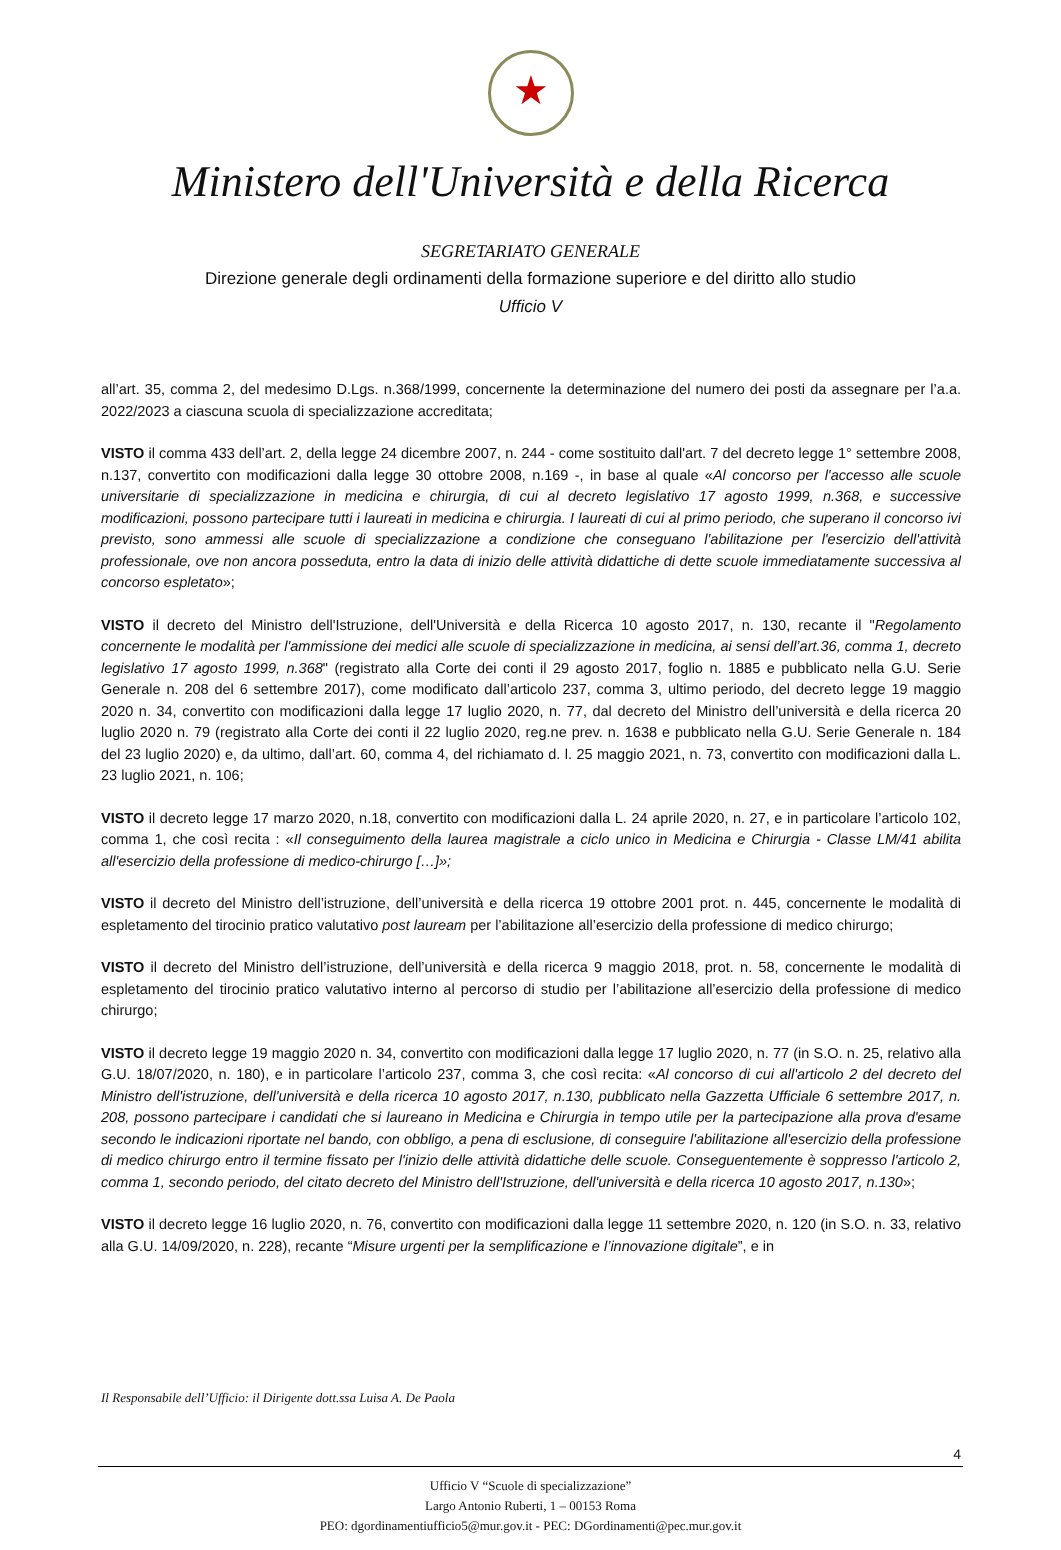★
Ministero dell'Università e della Ricerca
SEGRETARIATO GENERALE
Direzione generale degli ordinamenti della formazione superiore e del diritto allo studio
Ufficio V
all’art. 35, comma 2, del medesimo D.Lgs. n.368/1999, concernente la determinazione del numero dei posti da assegnare per l’a.a. 2022/2023 a ciascuna scuola di specializzazione accreditata;
VISTO il comma 433 dell’art. 2, della legge 24 dicembre 2007, n. 244 - come sostituito dall'art. 7 del decreto legge 1° settembre 2008, n.137, convertito con modificazioni dalla legge 30 ottobre 2008, n.169 -, in base al quale «Al concorso per l'accesso alle scuole universitarie di specializzazione in medicina e chirurgia, di cui al decreto legislativo 17 agosto 1999, n.368, e successive modificazioni, possono partecipare tutti i laureati in medicina e chirurgia. I laureati di cui al primo periodo, che superano il concorso ivi previsto, sono ammessi alle scuole di specializzazione a condizione che conseguano l'abilitazione per l'esercizio dell'attività professionale, ove non ancora posseduta, entro la data di inizio delle attività didattiche di dette scuole immediatamente successiva al concorso espletato»;
VISTO il decreto del Ministro dell'Istruzione, dell'Università e della Ricerca 10 agosto 2017, n. 130, recante il "Regolamento concernente le modalità per l'ammissione dei medici alle scuole di specializzazione in medicina, ai sensi dell’art.36, comma 1, decreto legislativo 17 agosto 1999, n.368" (registrato alla Corte dei conti il 29 agosto 2017, foglio n. 1885 e pubblicato nella G.U. Serie Generale n. 208 del 6 settembre 2017), come modificato dall’articolo 237, comma 3, ultimo periodo, del decreto legge 19 maggio 2020 n. 34, convertito con modificazioni dalla legge 17 luglio 2020, n. 77, dal decreto del Ministro dell’università e della ricerca 20 luglio 2020 n. 79 (registrato alla Corte dei conti il 22 luglio 2020, reg.ne prev. n. 1638 e pubblicato nella G.U. Serie Generale n. 184 del 23 luglio 2020) e, da ultimo, dall’art. 60, comma 4, del richiamato d. l. 25 maggio 2021, n. 73, convertito con modificazioni dalla L. 23 luglio 2021, n. 106;
VISTO il decreto legge 17 marzo 2020, n.18, convertito con modificazioni dalla L. 24 aprile 2020, n. 27, e in particolare l’articolo 102, comma 1, che così recita : «Il conseguimento della laurea magistrale a ciclo unico in Medicina e Chirurgia - Classe LM/41 abilita all'esercizio della professione di medico-chirurgo […]»;
VISTO il decreto del Ministro dell’istruzione, dell’università e della ricerca 19 ottobre 2001 prot. n. 445, concernente le modalità di espletamento del tirocinio pratico valutativo post lauream per l’abilitazione all’esercizio della professione di medico chirurgo;
VISTO il decreto del Ministro dell’istruzione, dell’università e della ricerca 9 maggio 2018, prot. n. 58, concernente le modalità di espletamento del tirocinio pratico valutativo interno al percorso di studio per l’abilitazione all’esercizio della professione di medico chirurgo;
VISTO il decreto legge 19 maggio 2020 n. 34, convertito con modificazioni dalla legge 17 luglio 2020, n. 77 (in S.O. n. 25, relativo alla G.U. 18/07/2020, n. 180), e in particolare l’articolo 237, comma 3, che così recita: «Al concorso di cui all'articolo 2 del decreto del Ministro dell'istruzione, dell'università e della ricerca 10 agosto 2017, n.130, pubblicato nella Gazzetta Ufficiale 6 settembre 2017, n. 208, possono partecipare i candidati che si laureano in Medicina e Chirurgia in tempo utile per la partecipazione alla prova d'esame secondo le indicazioni riportate nel bando, con obbligo, a pena di esclusione, di conseguire l'abilitazione all'esercizio della professione di medico chirurgo entro il termine fissato per l'inizio delle attività didattiche delle scuole. Conseguentemente è soppresso l'articolo 2, comma 1, secondo periodo, del citato decreto del Ministro dell'Istruzione, dell'università e della ricerca 10 agosto 2017, n.130»;
VISTO il decreto legge 16 luglio 2020, n. 76, convertito con modificazioni dalla legge 11 settembre 2020, n. 120 (in S.O. n. 33, relativo alla G.U. 14/09/2020, n. 228), recante “Misure urgenti per la semplificazione e l’innovazione digitale”, e in
Il Responsabile dell’Ufficio: il Dirigente dott.ssa Luisa A. De Paola
4
Ufficio V “Scuole di specializzazione”
Largo Antonio Ruberti, 1 – 00153 Roma
PEO: dgordinamentiufficio5@mur.gov.it - PEC: DGordinamenti@pec.mur.gov.it